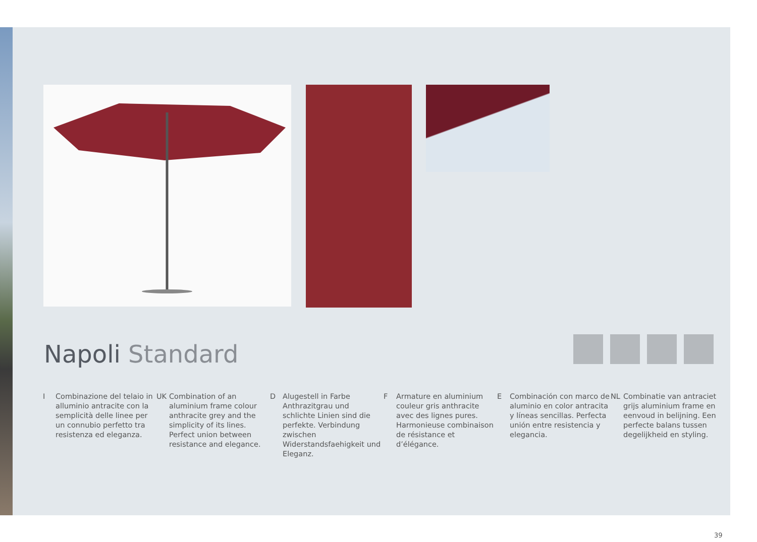Napoli Standard
I Combinazione del telaio in alluminio antracite con la semplicità delle linee per un connubio perfetto tra resistenza ed eleganza.
UK Combination of an aluminium frame colour anthracite grey and the simplicity of its lines. Perfect union between resistance and elegance.
D Alugestell in Farbe Anthrazitgrau und schlichte Linien sind die perfekte. Verbindung zwischen Widerstandsfaehigkeit und Eleganz.
F Armature en aluminium couleur gris anthracite avec des lignes pures. Harmonieuse combinaison de résistance et d’élégance.
E Combinación con marco de aluminio en color antracita y líneas sencillas. Perfecta unión entre resistencia y elegancia.
NL Combinatie van antraciet grijs aluminium frame en eenvoud in belijning. Een perfecte balans tussen degelijkheid en styling.
39